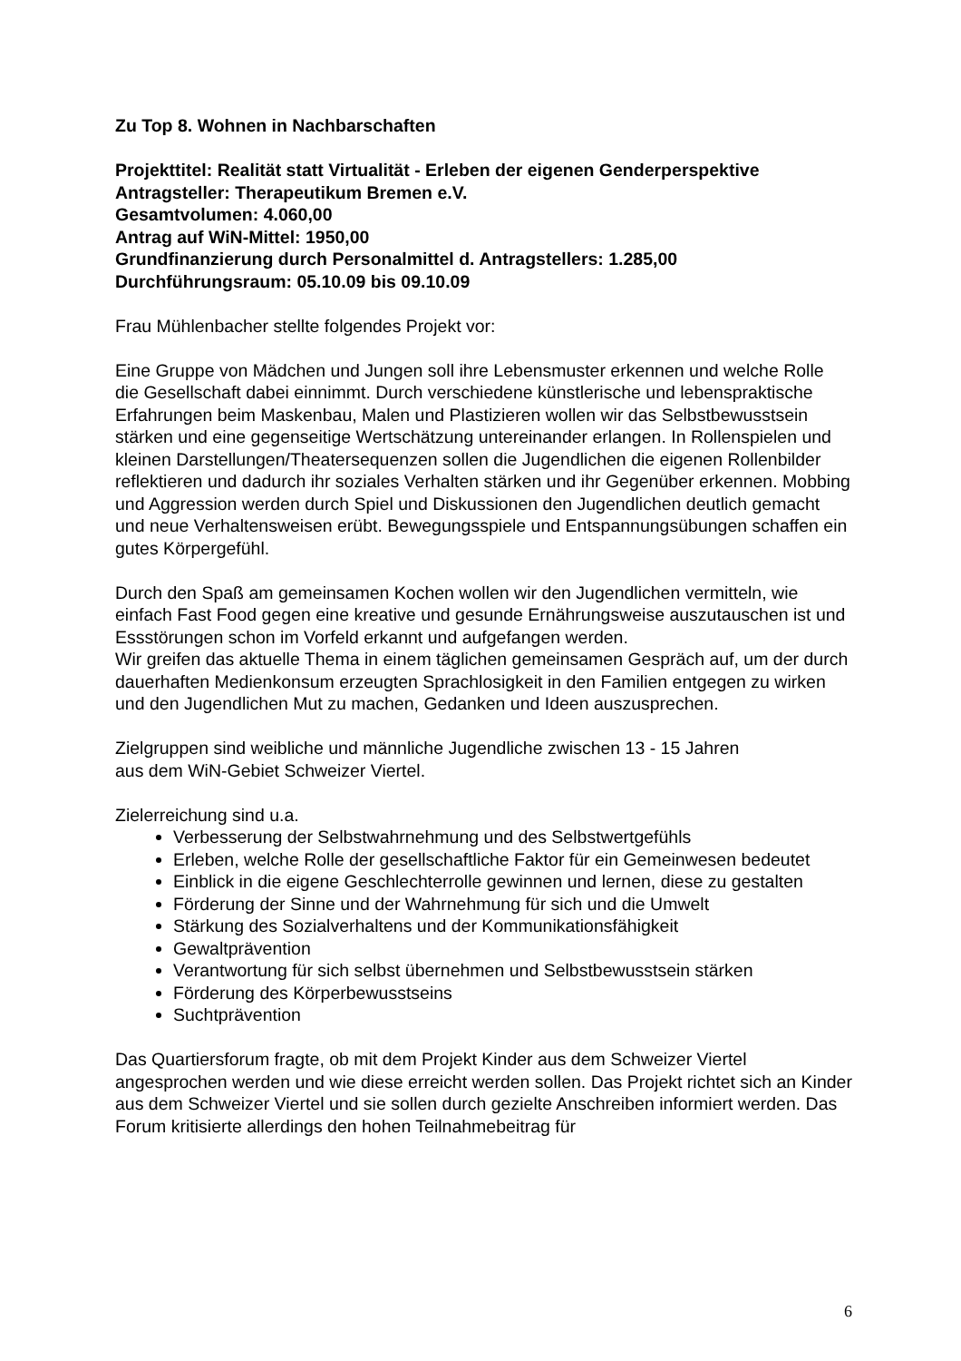Zu Top 8. Wohnen in Nachbarschaften
Projekttitel: Realität statt Virtualität - Erleben der eigenen Genderperspektive
Antragsteller: Therapeutikum Bremen e.V.
Gesamtvolumen: 4.060,00
Antrag auf WiN-Mittel: 1950,00
Grundfinanzierung durch Personalmittel d. Antragstellers: 1.285,00
Durchführungsraum: 05.10.09 bis 09.10.09
Frau Mühlenbacher stellte folgendes Projekt vor:
Eine Gruppe von Mädchen und Jungen soll ihre Lebensmuster erkennen und welche Rolle die Gesellschaft dabei einnimmt. Durch verschiedene künstlerische und lebenspraktische Erfahrungen beim Maskenbau, Malen und Plastizieren wollen wir das Selbstbewusstsein stärken und eine gegenseitige Wertschätzung untereinander erlangen. In Rollenspielen und kleinen Darstellungen/Theatersequenzen sollen die Jugendlichen die eigenen Rollenbilder reflektieren und dadurch ihr soziales Verhalten stärken und ihr Gegenüber erkennen. Mobbing und Aggression werden durch Spiel und Diskussionen den Jugendlichen deutlich gemacht und neue Verhaltensweisen erübt. Bewegungsspiele und Entspannungsübungen schaffen ein gutes Körpergefühl.
Durch den Spaß am gemeinsamen Kochen wollen wir den Jugendlichen vermitteln, wie einfach Fast Food gegen eine kreative und gesunde Ernährungsweise auszutauschen ist und Essstörungen schon im Vorfeld erkannt und aufgefangen werden.
Wir greifen das aktuelle Thema in einem täglichen gemeinsamen Gespräch auf, um der durch dauerhaften Medienkonsum erzeugten Sprachlosigkeit in den Familien entgegen zu wirken und den Jugendlichen Mut zu machen, Gedanken und Ideen auszusprechen.
Zielgruppen sind weibliche und männliche Jugendliche zwischen 13 - 15 Jahren
aus dem WiN-Gebiet Schweizer Viertel.
Zielerreichung sind u.a.
Verbesserung der Selbstwahrnehmung und des Selbstwertgefühls
Erleben, welche Rolle der gesellschaftliche Faktor für ein Gemeinwesen bedeutet
Einblick in die eigene Geschlechterrolle gewinnen und lernen, diese zu gestalten
Förderung der Sinne und der Wahrnehmung für sich und die Umwelt
Stärkung des Sozialverhaltens und der Kommunikationsfähigkeit
Gewaltprävention
Verantwortung für sich selbst übernehmen und Selbstbewusstsein stärken
Förderung des Körperbewusstseins
Suchtprävention
Das Quartiersforum fragte, ob mit dem Projekt Kinder aus dem Schweizer Viertel angesprochen werden und wie diese erreicht werden sollen. Das Projekt richtet sich an Kinder aus dem Schweizer Viertel und sie sollen durch gezielte Anschreiben informiert werden. Das Forum kritisierte allerdings den hohen Teilnahmebeitrag für
6